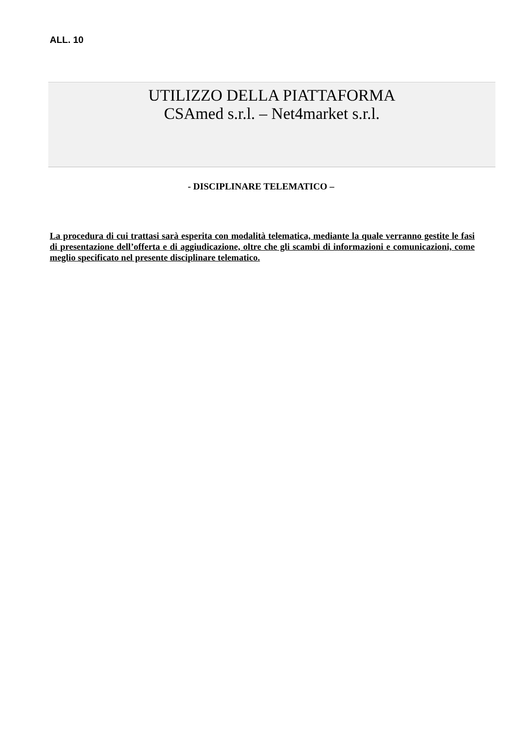ALL. 10
UTILIZZO DELLA PIATTAFORMA
CSAmed s.r.l. – Net4market s.r.l.
- DISCIPLINARE TELEMATICO –
La procedura di cui trattasi sarà esperita con modalità telematica, mediante la quale verranno gestite le fasi di presentazione dell’offerta e di aggiudicazione, oltre che gli scambi di informazioni e comunicazioni, come meglio specificato nel presente disciplinare telematico.